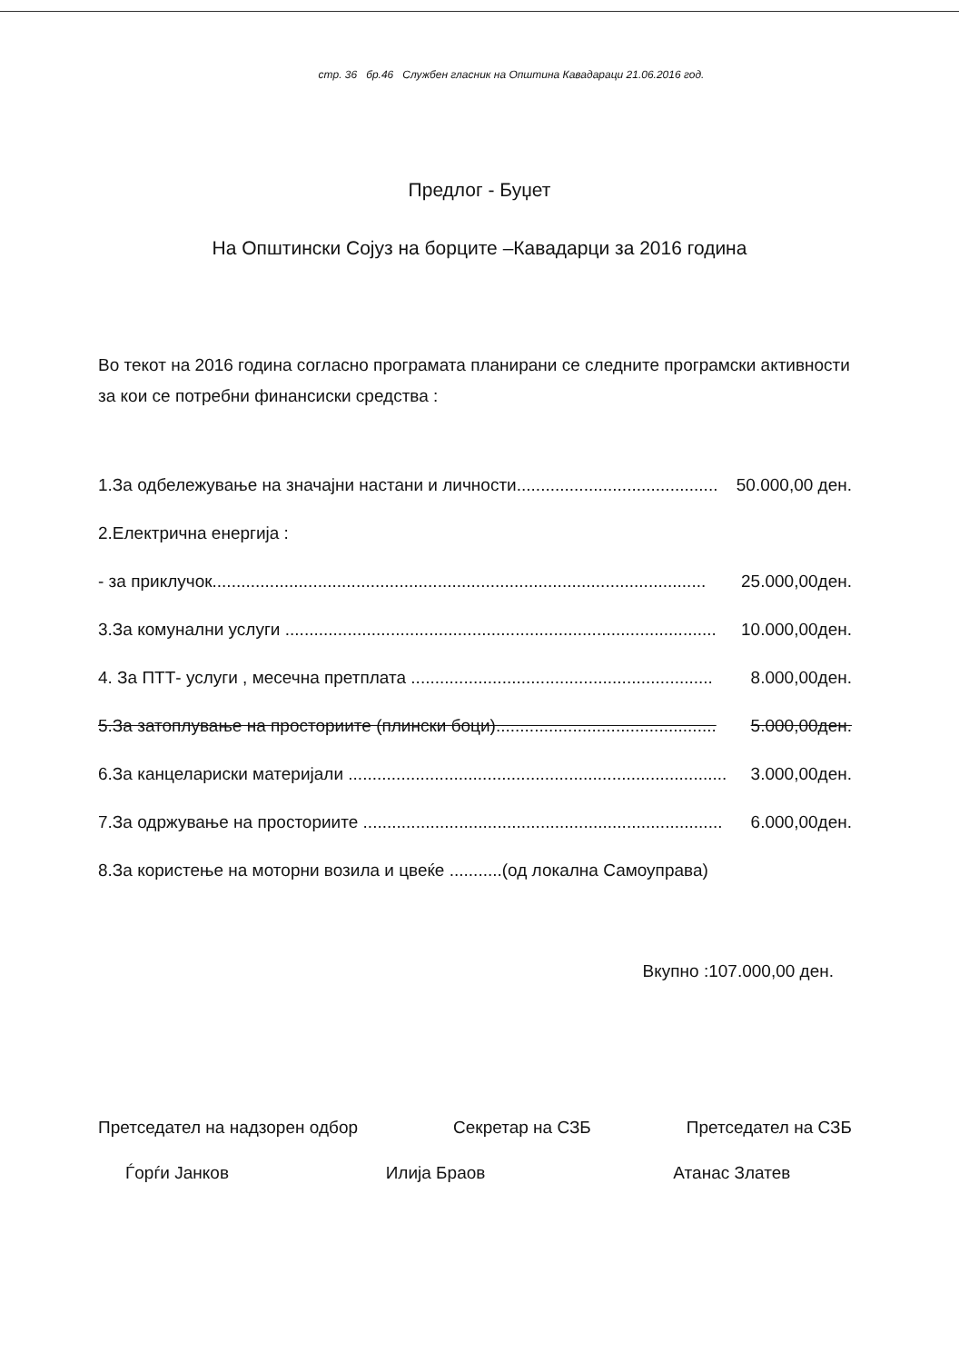стр. 36 бр.46 Службен гласник на Општина Кавадараци 21.06.2016 год.
Предлог - Буџет
На Општински Сојуз на борците –Кавадарци за 2016 година
Во текот на 2016 година согласно програмата планирани се следните програмски активности за кои се потребни финансиски средства :
1.За одбележување на значајни настани и личности.......................................... 50.000,00 ден.
2.Електрична енергија :
- за приклучок....................................................................................................... 25.000,00ден.
3.За комунални услуги .......................................................................................... 10.000,00ден.
4. За ПТТ- услуги , месечна претплата ............................................................... 8.000,00ден.
5.За затоплување на просториите (плински боци).............................................. 5.000,00ден.
6.За канцелариски материјали ............................................................................... 3.000,00ден.
7.За одржување на просториите ........................................................................... 6.000,00ден.
8.За користење на моторни возила и цвеќе ...........(од локална Самоуправа)
Вкупно :107.000,00 ден.
Претседател на надзорен одбор Секретар на СЗБ Претседател на СЗБ
Ѓорѓи Јанков Илија Браов Атанас Златев